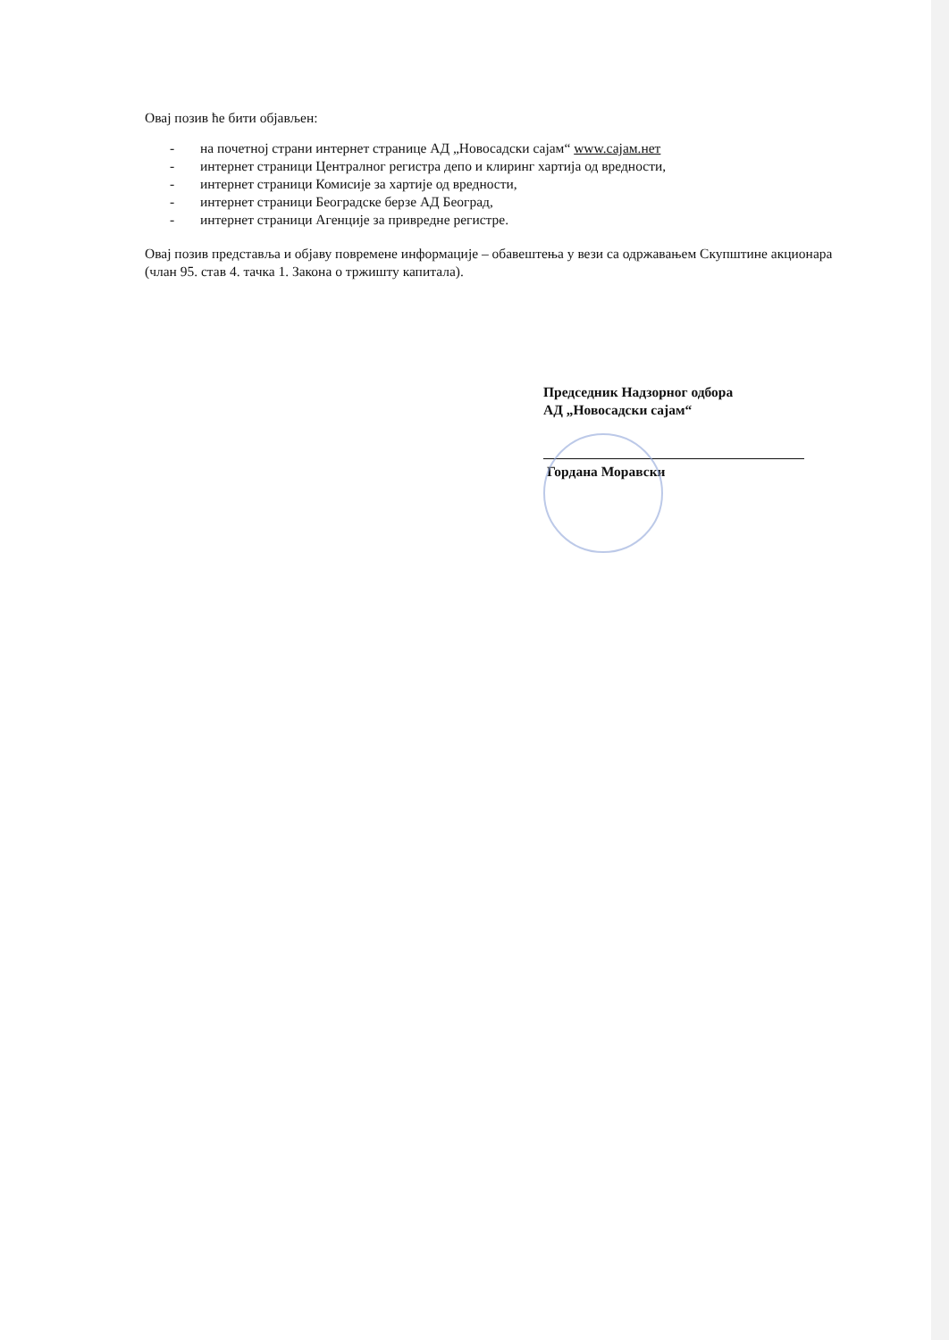Овај позив ће бити објављен:
- на почетној страни интернет странице АД „Новосадски сајам“ www.сајам.нет
- интернет страници Централног регистра депо и клиринг хартија од вредности,
- интернет страници Комисије за хартије од вредности,
- интернет страници Београдске берзе АД Београд,
- интернет страници Агенције за привредне регистре.
Овај позив представља и објаву повремене информације – обавештења у вези са одржавањем Скупштине акционара (члан 95. став 4. тачка 1. Закона о тржишту капитала).
Председник Надзорног одбора
АД „Новосадски сајам“
Гордана Моравски